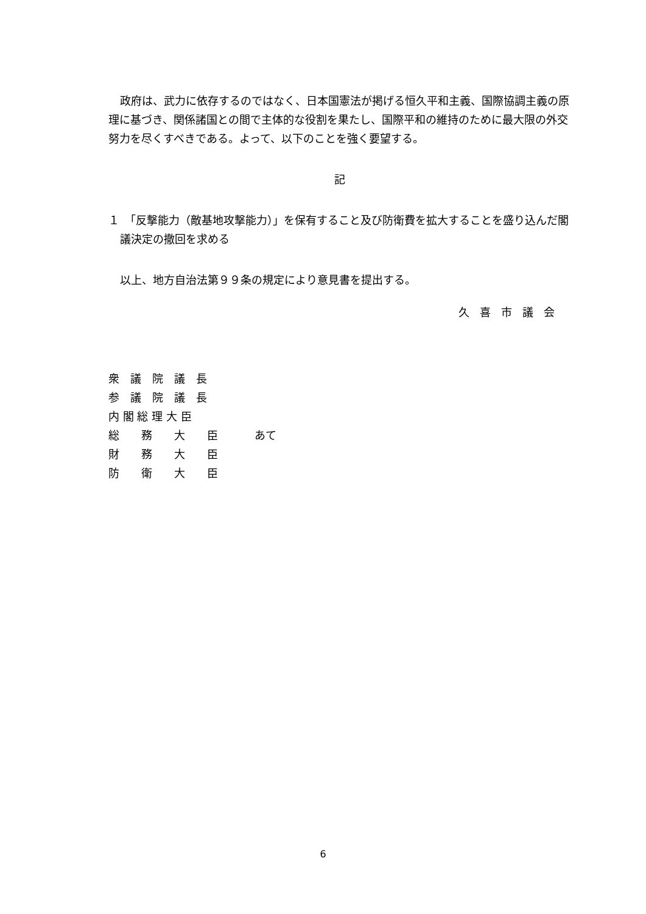政府は、武力に依存するのではなく、日本国憲法が掲げる恒久平和主義、国際協調主義の原理に基づき、関係諸国との間で主体的な役割を果たし、国際平和の維持のために最大限の外交努力を尽くすべきである。よって、以下のことを強く要望する。
記
１　「反撃能力（敵基地攻撃能力）」を保有すること及び防衛費を拡大することを盛り込んだ閣議決定の撤回を求める
以上、地方自治法第９９条の規定により意見書を提出する。
久喜市議会
衆　議　院　議　長
参　議　院　議　長
内 閣 総 理 大 臣
総　　務　　大　　臣
財　　務　　大　　臣
防　　衛　　大　　臣
あて
6